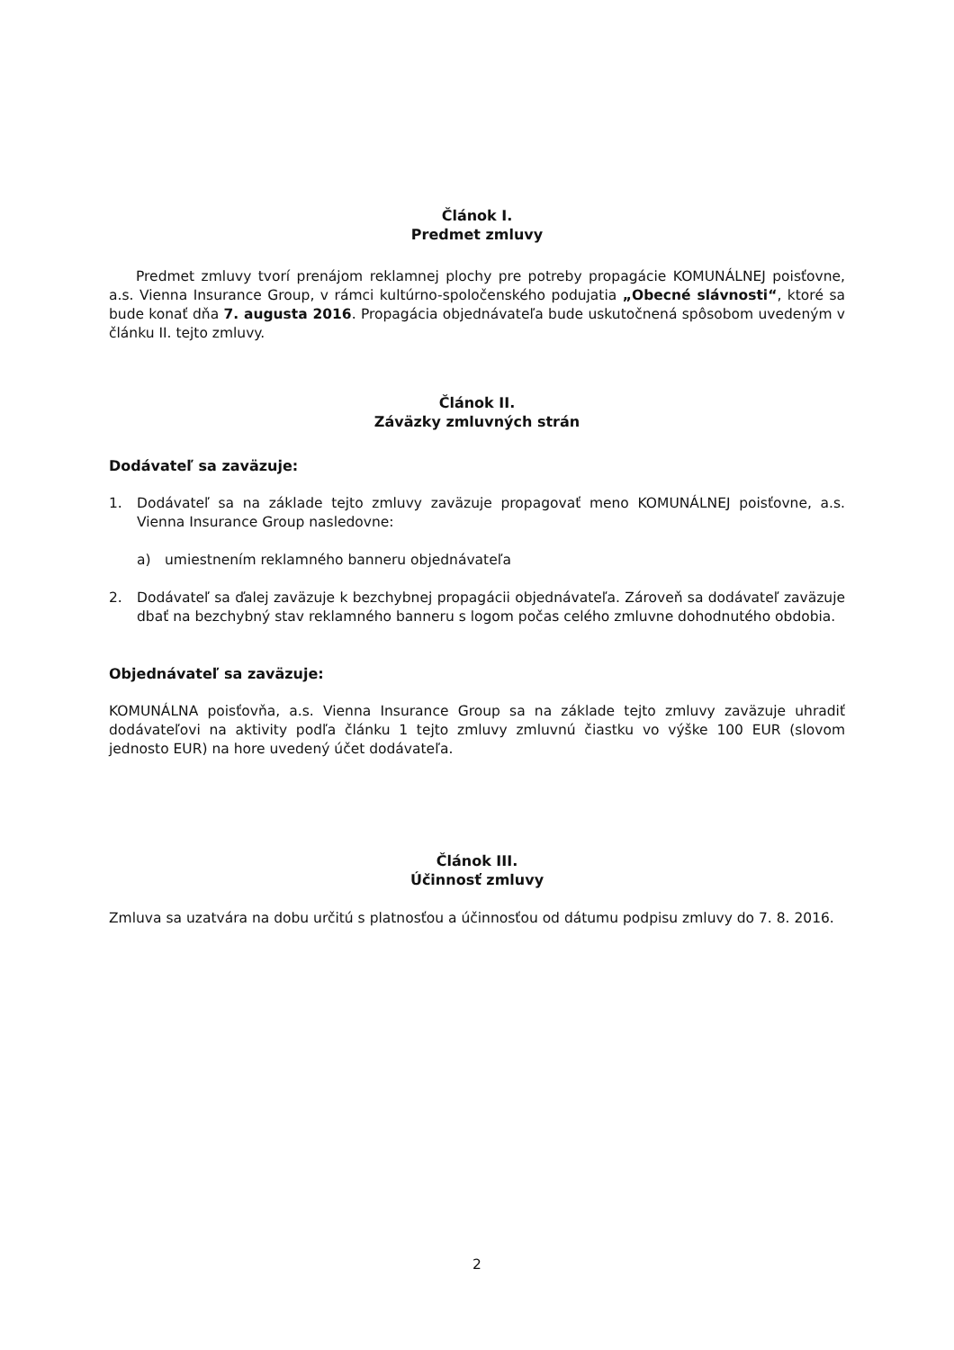Článok I.
Predmet zmluvy
Predmet zmluvy tvorí prenájom reklamnej plochy pre potreby propagácie KOMUNÁLNEJ poisťovne, a.s. Vienna Insurance Group, v rámci kultúrno-spoločenského podujatia „Obecné slávnosti“, ktoré sa bude konať dňa 7. augusta 2016. Propagácia objednávateľa bude uskutočnená spôsobom uvedeným v článku II. tejto zmluvy.
Článok II.
Záväzky zmluvných strán
Dodávateľ sa zaväzuje:
1. Dodávateľ sa na základe tejto zmluvy zaväzuje propagovať meno KOMUNÁLNEJ poisťovne, a.s. Vienna Insurance Group nasledovne:
a) umiestnením reklamného banneru objednávateľa
2. Dodávateľ sa ďalej zaväzuje k bezchybnej propagácii objednávateľa. Zároveň sa dodávateľ zaväzuje dbať na bezchybný stav reklamného banneru s logom počas celého zmluvne dohodnutého obdobia.
Objednávateľ sa zaväzuje:
KOMUNÁLNA poisťovňa, a.s. Vienna Insurance Group sa na základe tejto zmluvy zaväzuje uhradiť dodávateľovi na aktivity podľa článku 1 tejto zmluvy zmluvnú čiastku vo výške 100 EUR (slovom jednosto EUR) na hore uvedený účet dodávateľa.
Článok III.
Účinnosť zmluvy
Zmluva sa uzatvára na dobu určitú s platnosťou a účinnosťou od dátumu podpisu zmluvy do 7. 8. 2016.
2